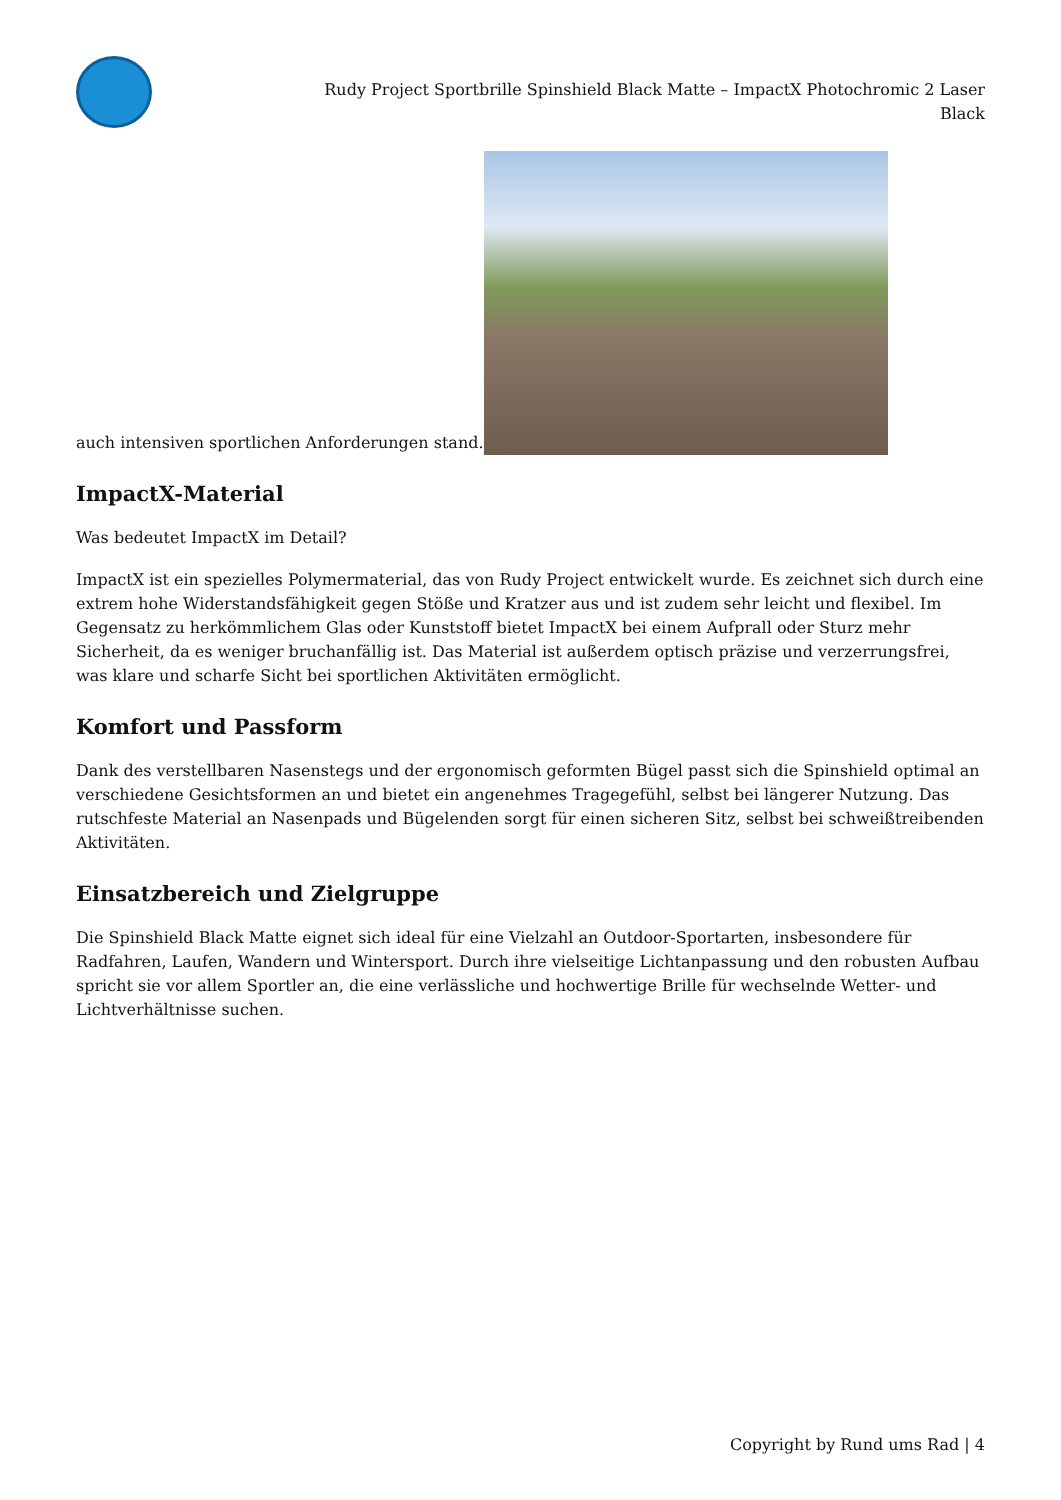Rudy Project Sportbrille Spinshield Black Matte – ImpactX Photochromic 2 Laser Black
auch intensiven sportlichen Anforderungen stand.
ImpactX-Material
Was bedeutet ImpactX im Detail?
ImpactX ist ein spezielles Polymermaterial, das von Rudy Project entwickelt wurde. Es zeichnet sich durch eine extrem hohe Widerstandsfähigkeit gegen Stöße und Kratzer aus und ist zudem sehr leicht und flexibel. Im Gegensatz zu herkömmlichem Glas oder Kunststoff bietet ImpactX bei einem Aufprall oder Sturz mehr Sicherheit, da es weniger bruchanfällig ist. Das Material ist außerdem optisch präzise und verzerrungsfrei, was klare und scharfe Sicht bei sportlichen Aktivitäten ermöglicht.
Komfort und Passform
Dank des verstellbaren Nasenstegs und der ergonomisch geformten Bügel passt sich die Spinshield optimal an verschiedene Gesichtsformen an und bietet ein angenehmes Tragegefühl, selbst bei längerer Nutzung. Das rutschfeste Material an Nasenpads und Bügelenden sorgt für einen sicheren Sitz, selbst bei schweißtreibenden Aktivitäten.
Einsatzbereich und Zielgruppe
Die Spinshield Black Matte eignet sich ideal für eine Vielzahl an Outdoor-Sportarten, insbesondere für Radfahren, Laufen, Wandern und Wintersport. Durch ihre vielseitige Lichtanpassung und den robusten Aufbau spricht sie vor allem Sportler an, die eine verlässliche und hochwertige Brille für wechselnde Wetter- und Lichtverhältnisse suchen.
Copyright by Rund ums Rad | 4